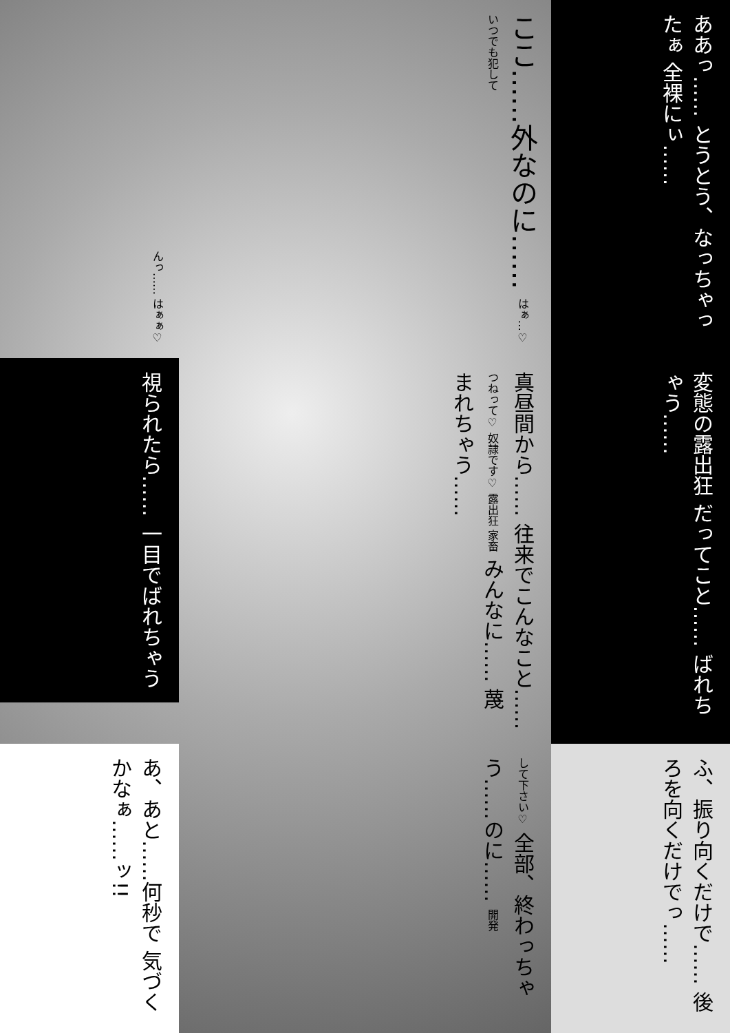んっ…… はぁぁ♡
ここ……外なのに…… はぁ…♡ いつでも犯して
ああっ…… とうとう、なっちゃったぁ 全裸にぃ……
視られたら…… 一目でばれちゃう
真昼間から…… 往来でこんなこと…… つねって♡ 奴隷です♡ 露出狂 家畜 みんなに…… 蔑まれちゃう……
変態の露出狂 だってこと…… ばれちゃう……
あ、あと……何秒で 気づくかなぁ……ッ!!
して下さい♡ 全部、終わっちゃう……のに…… 開発
ふ、振り向くだけで…… 後ろを向くだけでっ……